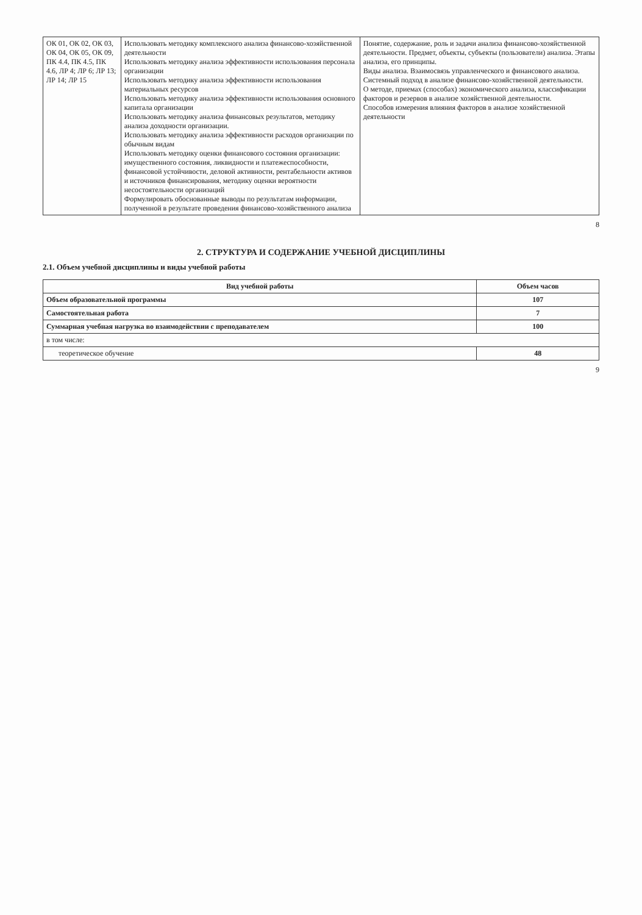| ОК 01, ОК 02, ОК 03, ОК 04, ОК 05, ОК 09, ПК 4.4, ПК 4.5, ПК 4.6, ЛР 4; ЛР 6; ЛР 13; ЛР 14; ЛР 15 | Использовать методику комплексного анализа финансово-хозяйственной деятельности Использовать методику анализа эффективности использования персонала организации Использовать методику анализа эффективности использования материальных ресурсов Использовать методику анализа эффективности использования основного капитала организации Использовать методику анализа финансовых результатов, методику анализа доходности организации. Использовать методику анализа эффективности расходов организации по обычным видам Использовать методику оценки финансового состояния организации: имущественного состояния, ликвидности и платежеспособности, финансовой устойчивости, деловой активности, рентабельности активов и источников финансирования, методику оценки вероятности несостоятельности организаций Формулировать обоснованные выводы по результатам информации, полученной в результате проведения финансово-хозяйственного анализа | Понятие, содержание, роль и задачи анализа финансово-хозяйственной деятельности. Предмет, объекты, субъекты (пользователи) анализа. Этапы анализа, его принципы. Виды анализа. Взаимосвязь управленческого и финансового анализа. Системный подход в анализе финансово-хозяйственной деятельности. О методе, приемах (способах) экономического анализа, классификации факторов и резервов в анализе хозяйственной деятельности. Способов измерения влияния факторов в анализе хозяйственной деятельности |
8
2. СТРУКТУРА И СОДЕРЖАНИЕ УЧЕБНОЙ ДИСЦИПЛИНЫ
2.1. Объем учебной дисциплины и виды учебной работы
| Вид учебной работы | Объем часов |
| --- | --- |
| Объем образовательной программы | 107 |
| Самостоятельная работа | 7 |
| Суммарная учебная нагрузка во взаимодействии с преподавателем | 100 |
| в том числе: | |
| теоретическое обучение | 48 |
9